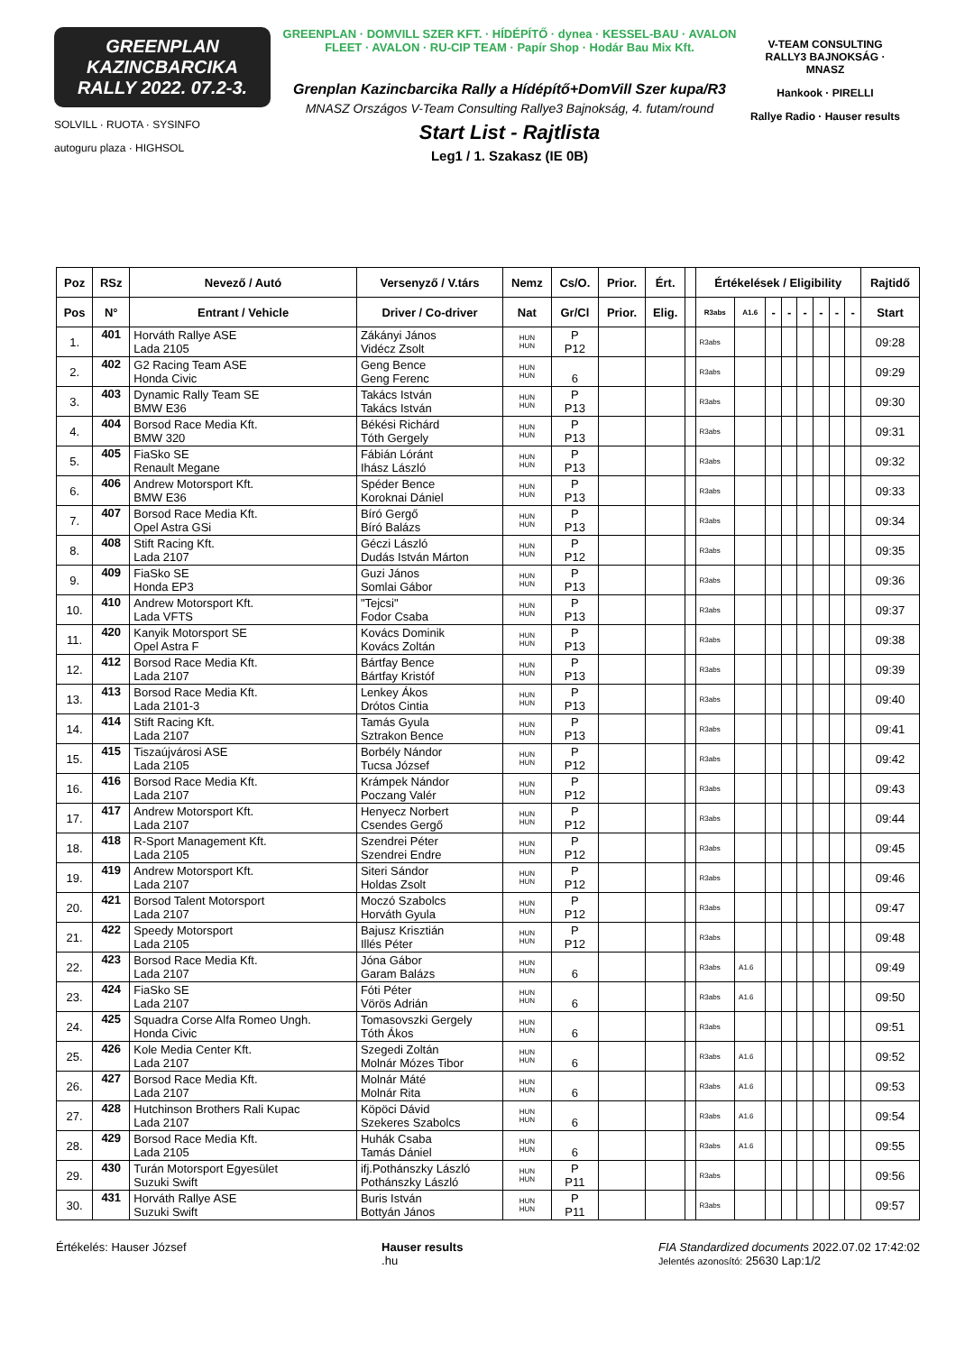GREENPLAN
KAZINCBARCIKA
RALLY 2022. 07.2-3.
SOLVILL · RUOTA · SYSINFO
autoguru plaza · HIGHSOL
GREENPLAN · DOMVILL SZER KFT. · HÍDÉPÍTŐ · dynea · KESSEL-BAU · AVALON FLEET · AVALON · RU-CIP TEAM · Papír Shop · Hodár Bau Mix Kft.
Grenplan Kazincbarcika Rally a Hídépítő+DomVill Szer kupa/R3
MNASZ Országos V-Team Consulting Rallye3 Bajnokság, 4. futam/round
Start List - Rajtlista
Leg1 / 1. Szakasz (IE 0B)
V-TEAM CONSULTING RALLY3 BAJNOKSÁG · MNASZ
Hankook · PIRELLI
Rallye Radio · Hauser results
| Poz | RSz | Nevező / Autó | Versenyző / V.társ | Nemz | Cs/O. | Prior. | Ért. | | Értékelések / Eligibility | | | | | | | | Rajtidő |
| --- | --- | --- | --- | --- | --- | --- | --- | --- | --- | --- | --- | --- | --- | --- | --- | --- | --- |
| Pos | N° | Entrant / Vehicle | Driver / Co-driver | Nat | Gr/Cl | Prior. | Elig. | | R3abs | A1.6 | - | - | - | - | - | - | Start |
| 1. | 401 | Horváth Rallye ASE Lada 2105 | Zákányi János Vidécz Zsolt | HUN HUN | P P12 | | | | R3abs | | | | | | | | 09:28 |
| 2. | 402 | G2 Racing Team ASE Honda Civic | Geng Bence Geng Ferenc | HUN HUN | 6 | | | | R3abs | | | | | | | | 09:29 |
| 3. | 403 | Dynamic Rally Team SE BMW E36 | Takács István Takács István | HUN HUN | P P13 | | | | R3abs | | | | | | | | 09:30 |
| 4. | 404 | Borsod Race Media Kft. BMW 320 | Békési Richárd Tóth Gergely | HUN HUN | P P13 | | | | R3abs | | | | | | | | 09:31 |
| 5. | 405 | FiaSko SE Renault Megane | Fábián Lóránt Ihász László | HUN HUN | P P13 | | | | R3abs | | | | | | | | 09:32 |
| 6. | 406 | Andrew Motorsport Kft. BMW E36 | Spéder Bence Koroknai Dániel | HUN HUN | P P13 | | | | R3abs | | | | | | | | 09:33 |
| 7. | 407 | Borsod Race Media Kft. Opel Astra GSi | Bíró Gergő Bíró Balázs | HUN HUN | P P13 | | | | R3abs | | | | | | | | 09:34 |
| 8. | 408 | Stift Racing Kft. Lada 2107 | Géczi László Dudás István Márton | HUN HUN | P P12 | | | | R3abs | | | | | | | | 09:35 |
| 9. | 409 | FiaSko SE Honda EP3 | Guzi János Somlai Gábor | HUN HUN | P P13 | | | | R3abs | | | | | | | | 09:36 |
| 10. | 410 | Andrew Motorsport Kft. Lada VFTS | "Tejcsi" Fodor Csaba | HUN HUN | P P13 | | | | R3abs | | | | | | | | 09:37 |
| 11. | 420 | Kanyik Motorsport SE Opel Astra F | Kovács Dominik Kovács Zoltán | HUN HUN | P P13 | | | | R3abs | | | | | | | | 09:38 |
| 12. | 412 | Borsod Race Media Kft. Lada 2107 | Bártfay Bence Bártfay Kristóf | HUN HUN | P P13 | | | | R3abs | | | | | | | | 09:39 |
| 13. | 413 | Borsod Race Media Kft. Lada 2101-3 | Lenkey Ákos Drótos Cintia | HUN HUN | P P13 | | | | R3abs | | | | | | | | 09:40 |
| 14. | 414 | Stift Racing Kft. Lada 2107 | Tamás Gyula Sztrakon Bence | HUN HUN | P P13 | | | | R3abs | | | | | | | | 09:41 |
| 15. | 415 | Tiszaújvárosi ASE Lada 2105 | Borbély Nándor Tucsa József | HUN HUN | P P12 | | | | R3abs | | | | | | | | 09:42 |
| 16. | 416 | Borsod Race Media Kft. Lada 2107 | Krámpek Nándor Poczang Valér | HUN HUN | P P12 | | | | R3abs | | | | | | | | 09:43 |
| 17. | 417 | Andrew Motorsport Kft. Lada 2107 | Henyecz Norbert Csendes Gergő | HUN HUN | P P12 | | | | R3abs | | | | | | | | 09:44 |
| 18. | 418 | R-Sport Management Kft. Lada 2105 | Szendrei Péter Szendrei Endre | HUN HUN | P P12 | | | | R3abs | | | | | | | | 09:45 |
| 19. | 419 | Andrew Motorsport Kft. Lada 2107 | Siteri Sándor Holdas Zsolt | HUN HUN | P P12 | | | | R3abs | | | | | | | | 09:46 |
| 20. | 421 | Borsod Talent Motorsport Lada 2107 | Moczó Szabolcs Horváth Gyula | HUN HUN | P P12 | | | | R3abs | | | | | | | | 09:47 |
| 21. | 422 | Speedy Motorsport Lada 2105 | Bajusz Krisztián Illés Péter | HUN HUN | P P12 | | | | R3abs | | | | | | | | 09:48 |
| 22. | 423 | Borsod Race Media Kft. Lada 2107 | Jóna Gábor Garam Balázs | HUN HUN | 6 | | | | R3abs | A1.6 | | | | | | | 09:49 |
| 23. | 424 | FiaSko SE Lada 2107 | Fóti Péter Vörös Adrián | HUN HUN | 6 | | | | R3abs | A1.6 | | | | | | | 09:50 |
| 24. | 425 | Squadra Corse Alfa Romeo Ungh. Honda Civic | Tomasovszki Gergely Tóth Ákos | HUN HUN | 6 | | | | R3abs | | | | | | | | 09:51 |
| 25. | 426 | Kole Media Center Kft. Lada 2107 | Szegedi Zoltán Molnár Mózes Tibor | HUN HUN | 6 | | | | R3abs | A1.6 | | | | | | | 09:52 |
| 26. | 427 | Borsod Race Media Kft. Lada 2107 | Molnár Máté Molnár Rita | HUN HUN | 6 | | | | R3abs | A1.6 | | | | | | | 09:53 |
| 27. | 428 | Hutchinson Brothers Rali Kupac Lada 2107 | Köpöci Dávid Szekeres Szabolcs | HUN HUN | 6 | | | | R3abs | A1.6 | | | | | | | 09:54 |
| 28. | 429 | Borsod Race Media Kft. Lada 2105 | Huhák Csaba Tamás Dániel | HUN HUN | 6 | | | | R3abs | A1.6 | | | | | | | 09:55 |
| 29. | 430 | Turán Motorsport Egyesület Suzuki Swift | ifj.Pothánszky László Pothánszky László | HUN HUN | P P11 | | | | R3abs | | | | | | | | 09:56 |
| 30. | 431 | Horváth Rallye ASE Suzuki Swift | Buris István Bottyán János | HUN HUN | P P11 | | | | R3abs | | | | | | | | 09:57 |
Értékelés: Hauser József Hauser results
.hu
FIA Standardized documents 2022.07.02 17:42:02
Jelentés azonosító: 25630 Lap:1/2